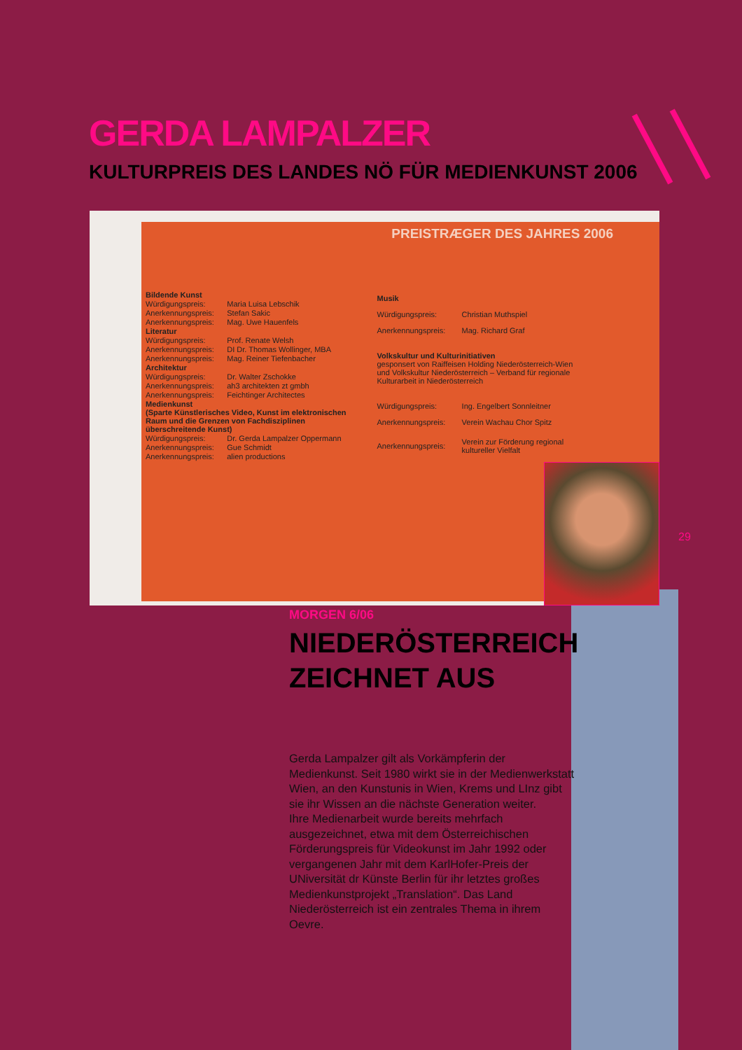GERDA LAMPALZER
KULTURPREIS DES LANDES NÖ FÜR MEDIENKUNST 2006
PREISTRÆGER DES JAHRES 2006
| Bildende Kunst | |
| Würdigungspreis: | Maria Luisa Lebschik |
| Anerkennungspreis: | Stefan Sakic |
| Anerkennungspreis: | Mag. Uwe Hauenfels |
| Literatur | |
| Würdigungspreis: | Prof. Renate Welsh |
| Anerkennungspreis: | DI Dr. Thomas Wollinger, MBA |
| Anerkennungspreis: | Mag. Reiner Tiefenbacher |
| Architektur | |
| Würdigungspreis: | Dr. Walter Zschokke |
| Anerkennungspreis: | ah3 architekten zt gmbh |
| Anerkennungspreis: | Feichtinger Architectes |
| Medienkunst (Sparte Künstlerisches Video, Kunst im elektronischen Raum und die Grenzen von Fachdisziplinen überschreitende Kunst) | |
| Würdigungspreis: | Dr. Gerda Lampalzer Oppermann |
| Anerkennungspreis: | Gue Schmidt |
| Anerkennungspreis: | alien productions |
| Musik | |
| Würdigungspreis: | Christian Muthspiel |
| Anerkennungspreis: | Mag. Richard Graf |
| Volkskultur und Kulturinitiativen gesponsert von Raiffeisen Holding Niederösterreich-Wien und Volkskultur Niederösterreich – Verband für regionale Kulturarbeit in Niederösterreich | |
| Würdigungspreis: | Ing. Engelbert Sonnleitner |
| Anerkennungspreis: | Verein Wachau Chor Spitz |
| Anerkennungspreis: | Verein zur Förderung regional kultureller Vielfalt |
29
MORGEN 6/06
NIEDERÖSTERREICH ZEICHNET AUS
Gerda Lampalzer gilt als Vorkämpferin der Medienkunst. Seit 1980 wirkt sie in der Medienwerkstatt Wien, an den Kunstunis in Wien, Krems und LInz gibt sie ihr Wissen an die nächste Generation weiter.
Ihre Medienarbeit wurde bereits mehrfach ausgezeichnet, etwa mit dem Österreichischen Förderungspreis für Videokunst im Jahr 1992 oder vergangenen Jahr mit dem KarlHofer-Preis der UNiversität dr Künste Berlin für ihr letztes großes Medienkunstprojekt „Translation“. Das Land Niederösterreich ist ein zentrales Thema in ihrem Oevre.